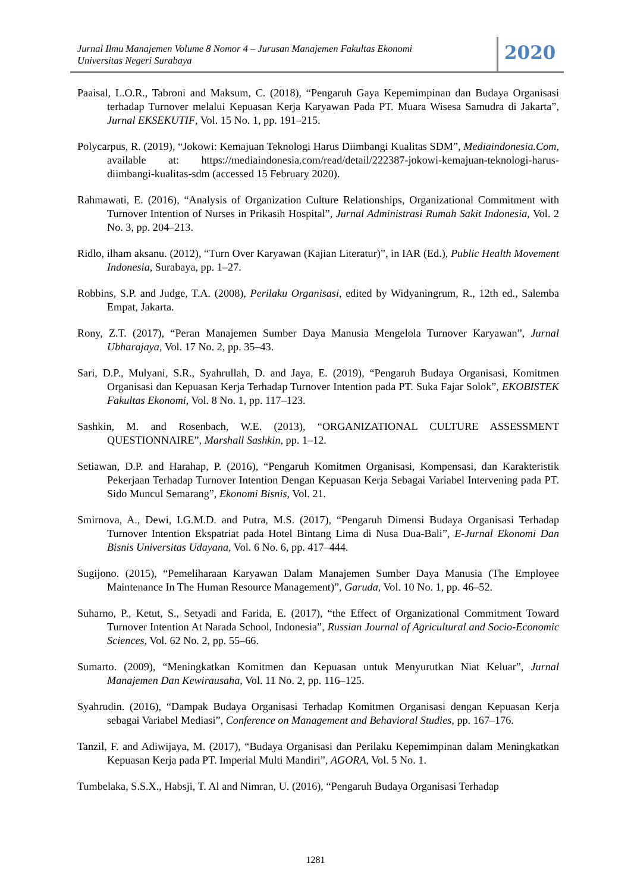Jurnal Ilmu Manajemen Volume 8 Nomor 4 – Jurusan Manajemen Fakultas Ekonomi
Universitas Negeri Surabaya
2020
Paaisal, L.O.R., Tabroni and Maksum, C. (2018), “Pengaruh Gaya Kepemimpinan dan Budaya Organisasi terhadap Turnover melalui Kepuasan Kerja Karyawan Pada PT. Muara Wisesa Samudra di Jakarta”, Jurnal EKSEKUTIF, Vol. 15 No. 1, pp. 191–215.
Polycarpus, R. (2019), “Jokowi: Kemajuan Teknologi Harus Diimbangi Kualitas SDM”, Mediaindonesia.Com, available at: https://mediaindonesia.com/read/detail/222387-jokowi-kemajuan-teknologi-harus-diimbangi-kualitas-sdm (accessed 15 February 2020).
Rahmawati, E. (2016), “Analysis of Organization Culture Relationships, Organizational Commitment with Turnover Intention of Nurses in Prikasih Hospital”, Jurnal Administrasi Rumah Sakit Indonesia, Vol. 2 No. 3, pp. 204–213.
Ridlo, ilham aksanu. (2012), “Turn Over Karyawan (Kajian Literatur)”, in IAR (Ed.), Public Health Movement Indonesia, Surabaya, pp. 1–27.
Robbins, S.P. and Judge, T.A. (2008), Perilaku Organisasi, edited by Widyaningrum, R., 12th ed., Salemba Empat, Jakarta.
Rony, Z.T. (2017), “Peran Manajemen Sumber Daya Manusia Mengelola Turnover Karyawan”, Jurnal Ubharajaya, Vol. 17 No. 2, pp. 35–43.
Sari, D.P., Mulyani, S.R., Syahrullah, D. and Jaya, E. (2019), “Pengaruh Budaya Organisasi, Komitmen Organisasi dan Kepuasan Kerja Terhadap Turnover Intention pada PT. Suka Fajar Solok”, EKOBISTEK Fakultas Ekonomi, Vol. 8 No. 1, pp. 117–123.
Sashkin, M. and Rosenbach, W.E. (2013), “ORGANIZATIONAL CULTURE ASSESSMENT QUESTIONNAIRE”, Marshall Sashkin, pp. 1–12.
Setiawan, D.P. and Harahap, P. (2016), “Pengaruh Komitmen Organisasi, Kompensasi, dan Karakteristik Pekerjaan Terhadap Turnover Intention Dengan Kepuasan Kerja Sebagai Variabel Intervening pada PT. Sido Muncul Semarang”, Ekonomi Bisnis, Vol. 21.
Smirnova, A., Dewi, I.G.M.D. and Putra, M.S. (2017), “Pengaruh Dimensi Budaya Organisasi Terhadap Turnover Intention Ekspatriat pada Hotel Bintang Lima di Nusa Dua-Bali”, E-Jurnal Ekonomi Dan Bisnis Universitas Udayana, Vol. 6 No. 6, pp. 417–444.
Sugijono. (2015), “Pemeliharaan Karyawan Dalam Manajemen Sumber Daya Manusia (The Employee Maintenance In The Human Resource Management)”, Garuda, Vol. 10 No. 1, pp. 46–52.
Suharno, P., Ketut, S., Setyadi and Farida, E. (2017), “the Effect of Organizational Commitment Toward Turnover Intention At Narada School, Indonesia”, Russian Journal of Agricultural and Socio-Economic Sciences, Vol. 62 No. 2, pp. 55–66.
Sumarto. (2009), “Meningkatkan Komitmen dan Kepuasan untuk Menyurutkan Niat Keluar”, Jurnal Manajemen Dan Kewirausaha, Vol. 11 No. 2, pp. 116–125.
Syahrudin. (2016), “Dampak Budaya Organisasi Terhadap Komitmen Organisasi dengan Kepuasan Kerja sebagai Variabel Mediasi”, Conference on Management and Behavioral Studies, pp. 167–176.
Tanzil, F. and Adiwijaya, M. (2017), “Budaya Organisasi dan Perilaku Kepemimpinan dalam Meningkatkan Kepuasan Kerja pada PT. Imperial Multi Mandiri”, AGORA, Vol. 5 No. 1.
Tumbelaka, S.S.X., Habsji, T. Al and Nimran, U. (2016), “Pengaruh Budaya Organisasi Terhadap
1281